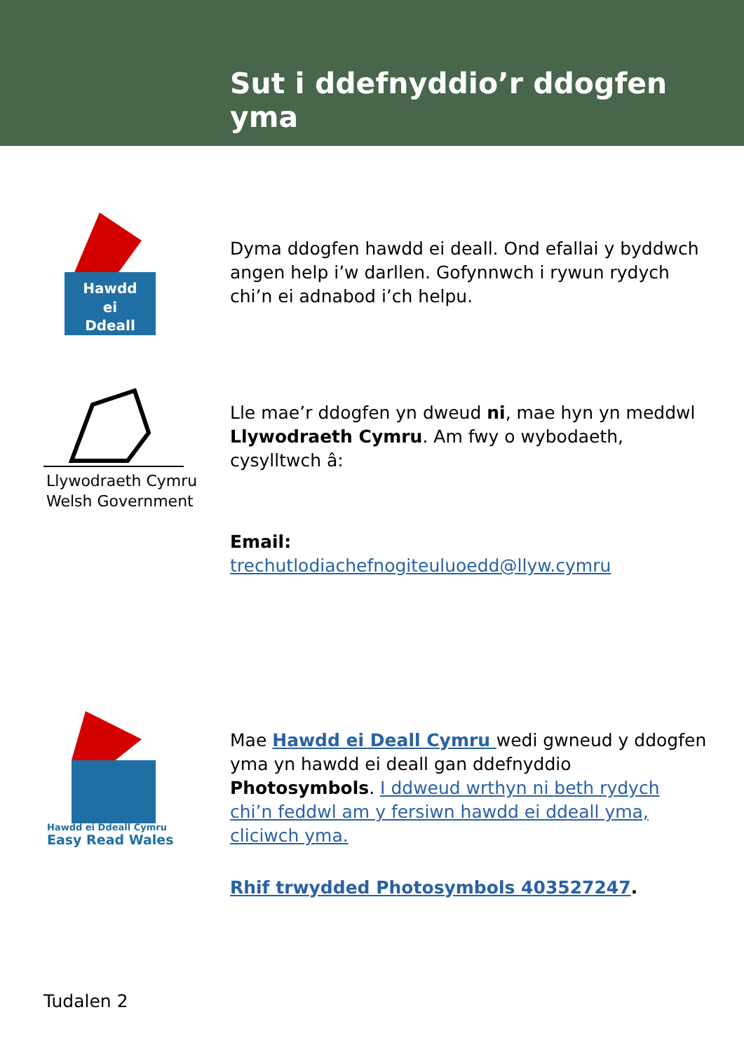Sut i ddefnyddio’r ddogfen yma
Hawdd
ei
Ddeall
Dyma ddogfen hawdd ei deall. Ond efallai y byddwch angen help i’w darllen. Gofynnwch i rywun rydych chi’n ei adnabod i’ch helpu.
Llywodraeth Cymru
Welsh Government
Lle mae’r ddogfen yn dweud ni, mae hyn yn meddwl Llywodraeth Cymru. Am fwy o wybodaeth, cysylltwch â:
Email:
trechutlodiachefnogiteuluoedd@llyw.cymru
Hawdd ei Ddeall Cymru
Easy Read Wales
Mae Hawdd ei Deall Cymru wedi gwneud y ddogfen yma yn hawdd ei deall gan ddefnyddio Photosymbols. I ddweud wrthyn ni beth rydych chi’n feddwl am y fersiwn hawdd ei ddeall yma, cliciwch yma.
Rhif trwydded Photosymbols 403527247.
Tudalen 2